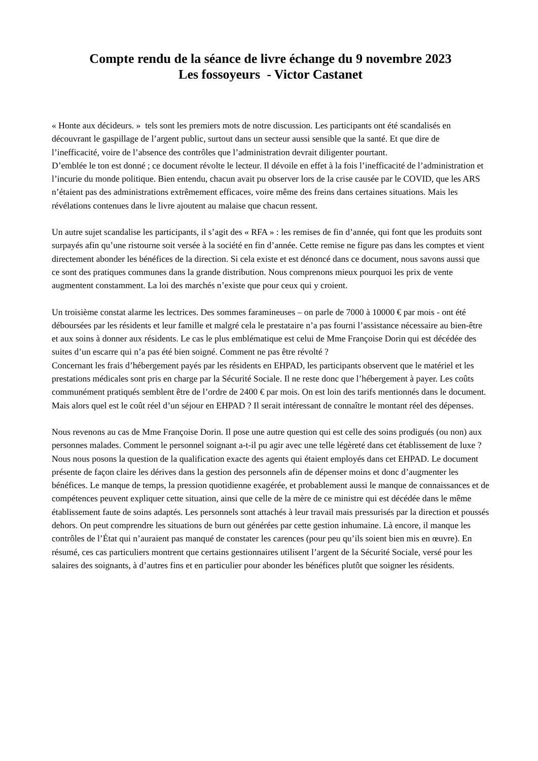Compte rendu de la séance de livre échange du 9 novembre 2023
Les fossoyeurs - Victor Castanet
« Honte aux décideurs. » tels sont les premiers mots de notre discussion. Les participants ont été scandalisés en découvrant le gaspillage de l’argent public, surtout dans un secteur aussi sensible que la santé. Et que dire de l’inefficacité, voire de l’absence des contrôles que l’administration devrait diligenter pourtant.
D’emblée le ton est donné ; ce document révolte le lecteur. Il dévoile en effet à la fois l’inefficacité de l’administration et l’incurie du monde politique. Bien entendu, chacun avait pu observer lors de la crise causée par le COVID, que les ARS n’étaient pas des administrations extrêmement efficaces, voire même des freins dans certaines situations. Mais les révélations contenues dans le livre ajoutent au malaise que chacun ressent.
Un autre sujet scandalise les participants, il s’agit des « RFA » : les remises de fin d’année, qui font que les produits sont surpayés afin qu’une ristourne soit versée à la société en fin d’année. Cette remise ne figure pas dans les comptes et vient directement abonder les bénéfices de la direction. Si cela existe et est dénoncé dans ce document, nous savons aussi que ce sont des pratiques communes dans la grande distribution. Nous comprenons mieux pourquoi les prix de vente augmentent constamment. La loi des marchés n’existe que pour ceux qui y croient.
Un troisième constat alarme les lectrices. Des sommes faramineuses – on parle de 7000 à 10000 € par mois - ont été déboursées par les résidents et leur famille et malgré cela le prestataire n’a pas fourni l’assistance nécessaire au bien-être et aux soins à donner aux résidents. Le cas le plus emblématique est celui de Mme Françoise Dorin qui est décédée des suites d’un escarre qui n’a pas été bien soigné. Comment ne pas être révolté ?
Concernant les frais d’hébergement payés par les résidents en EHPAD, les participants observent que le matériel et les prestations médicales sont pris en charge par la Sécurité Sociale. Il ne reste donc que l’hébergement à payer. Les coûts communément pratiqués semblent être de l’ordre de 2400 € par mois. On est loin des tarifs mentionnés dans le document. Mais alors quel est le coût réel d’un séjour en EHPAD ? Il serait intéressant de connaître le montant réel des dépenses.
Nous revenons au cas de Mme Françoise Dorin. Il pose une autre question qui est celle des soins prodigués (ou non) aux personnes malades. Comment le personnel soignant a-t-il pu agir avec une telle légèreté dans cet établissement de luxe ? Nous nous posons la question de la qualification exacte des agents qui étaient employés dans cet EHPAD. Le document présente de façon claire les dérives dans la gestion des personnels afin de dépenser moins et donc d’augmenter les bénéfices. Le manque de temps, la pression quotidienne exagérée, et probablement aussi le manque de connaissances et de compétences peuvent expliquer cette situation, ainsi que celle de la mère de ce ministre qui est décédée dans le même établissement faute de soins adaptés. Les personnels sont attachés à leur travail mais pressurisés par la direction et poussés dehors. On peut comprendre les situations de burn out générées par cette gestion inhumaine. Là encore, il manque les contrôles de l’État qui n’auraient pas manqué de constater les carences (pour peu qu’ils soient bien mis en œuvre). En résumé, ces cas particuliers montrent que certains gestionnaires utilisent l’argent de la Sécurité Sociale, versé pour les salaires des soignants, à d’autres fins et en particulier pour abonder les bénéfices plutôt que soigner les résidents.